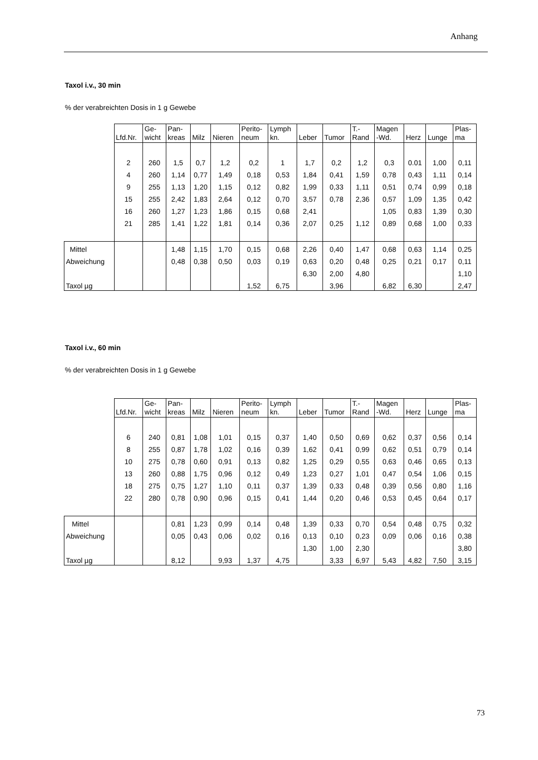Anhang
Taxol i.v., 30 min
% der verabreichten Dosis in 1 g Gewebe
| | Lfd.Nr. | Ge- wicht | Pan- kreas | Milz | Nieren | Perito- neum | Lymph kn. | Leber | Tumor | T.- Rand | Magen -Wd. | Herz | Lunge | Plas- ma |
| | 2 | 260 | 1,5 | 0,7 | 1,2 | 0,2 | 1 | 1,7 | 0,2 | 1,2 | 0,3 | 0.01 | 1,00 | 0,11 |
| | 4 | 260 | 1,14 | 0,77 | 1,49 | 0,18 | 0,53 | 1,84 | 0,41 | 1,59 | 0,78 | 0,43 | 1,11 | 0,14 |
| | 9 | 255 | 1,13 | 1,20 | 1,15 | 0,12 | 0,82 | 1,99 | 0,33 | 1,11 | 0,51 | 0,74 | 0,99 | 0,18 |
| | 15 | 255 | 2,42 | 1,83 | 2,64 | 0,12 | 0,70 | 3,57 | 0,78 | 2,36 | 0,57 | 1,09 | 1,35 | 0,42 |
| | 16 | 260 | 1,27 | 1,23 | 1,86 | 0,15 | 0,68 | 2,41 | | | 1,05 | 0,83 | 1,39 | 0,30 |
| | 21 | 285 | 1,41 | 1,22 | 1,81 | 0,14 | 0,36 | 2,07 | 0,25 | 1,12 | 0,89 | 0,68 | 1,00 | 0,33 |
| Mittel | | | 1,48 | 1,15 | 1,70 | 0,15 | 0,68 | 2,26 | 0,40 | 1,47 | 0,68 | 0,63 | 1,14 | 0,25 |
| Abweichung | | | 0,48 | 0,38 | 0,50 | 0,03 | 0,19 | 0,63 | 0,20 | 0,48 | 0,25 | 0,21 | 0,17 | 0,11 |
| | | | | | | | | 6,30 | 2,00 | 4,80 | | | | 1,10 |
| Taxol µg | | | | | | 1,52 | 6,75 | | 3,96 | | 6,82 | 6,30 | | 2,47 |
Taxol i.v., 60 min
% der verabreichten Dosis in 1 g Gewebe
| | Lfd.Nr. | Ge- wicht | Pan- kreas | Milz | Nieren | Perito- neum | Lymph kn. | Leber | Tumor | T.- Rand | Magen -Wd. | Herz | Lunge | Plas- ma |
| | 6 | 240 | 0,81 | 1,08 | 1,01 | 0,15 | 0,37 | 1,40 | 0,50 | 0,69 | 0,62 | 0,37 | 0,56 | 0,14 |
| | 8 | 255 | 0,87 | 1,78 | 1,02 | 0,16 | 0,39 | 1,62 | 0,41 | 0,99 | 0,62 | 0,51 | 0,79 | 0,14 |
| | 10 | 275 | 0,78 | 0,60 | 0,91 | 0,13 | 0,82 | 1,25 | 0,29 | 0,55 | 0,63 | 0,46 | 0,65 | 0,13 |
| | 13 | 260 | 0,88 | 1,75 | 0,96 | 0,12 | 0,49 | 1,23 | 0,27 | 1,01 | 0,47 | 0,54 | 1,06 | 0,15 |
| | 18 | 275 | 0,75 | 1,27 | 1,10 | 0,11 | 0,37 | 1,39 | 0,33 | 0,48 | 0,39 | 0,56 | 0,80 | 1,16 |
| | 22 | 280 | 0,78 | 0,90 | 0,96 | 0,15 | 0,41 | 1,44 | 0,20 | 0,46 | 0,53 | 0,45 | 0,64 | 0,17 |
| Mittel | | | 0,81 | 1,23 | 0,99 | 0,14 | 0,48 | 1,39 | 0,33 | 0,70 | 0,54 | 0,48 | 0,75 | 0,32 |
| Abweichung | | | 0,05 | 0,43 | 0,06 | 0,02 | 0,16 | 0,13 | 0,10 | 0,23 | 0,09 | 0,06 | 0,16 | 0,38 |
| | | | | | | | | 1,30 | 1,00 | 2,30 | | | | 3,80 |
| Taxol µg | | | 8,12 | | 9,93 | 1,37 | 4,75 | | 3,33 | 6,97 | 5,43 | 4,82 | 7,50 | 3,15 |
73